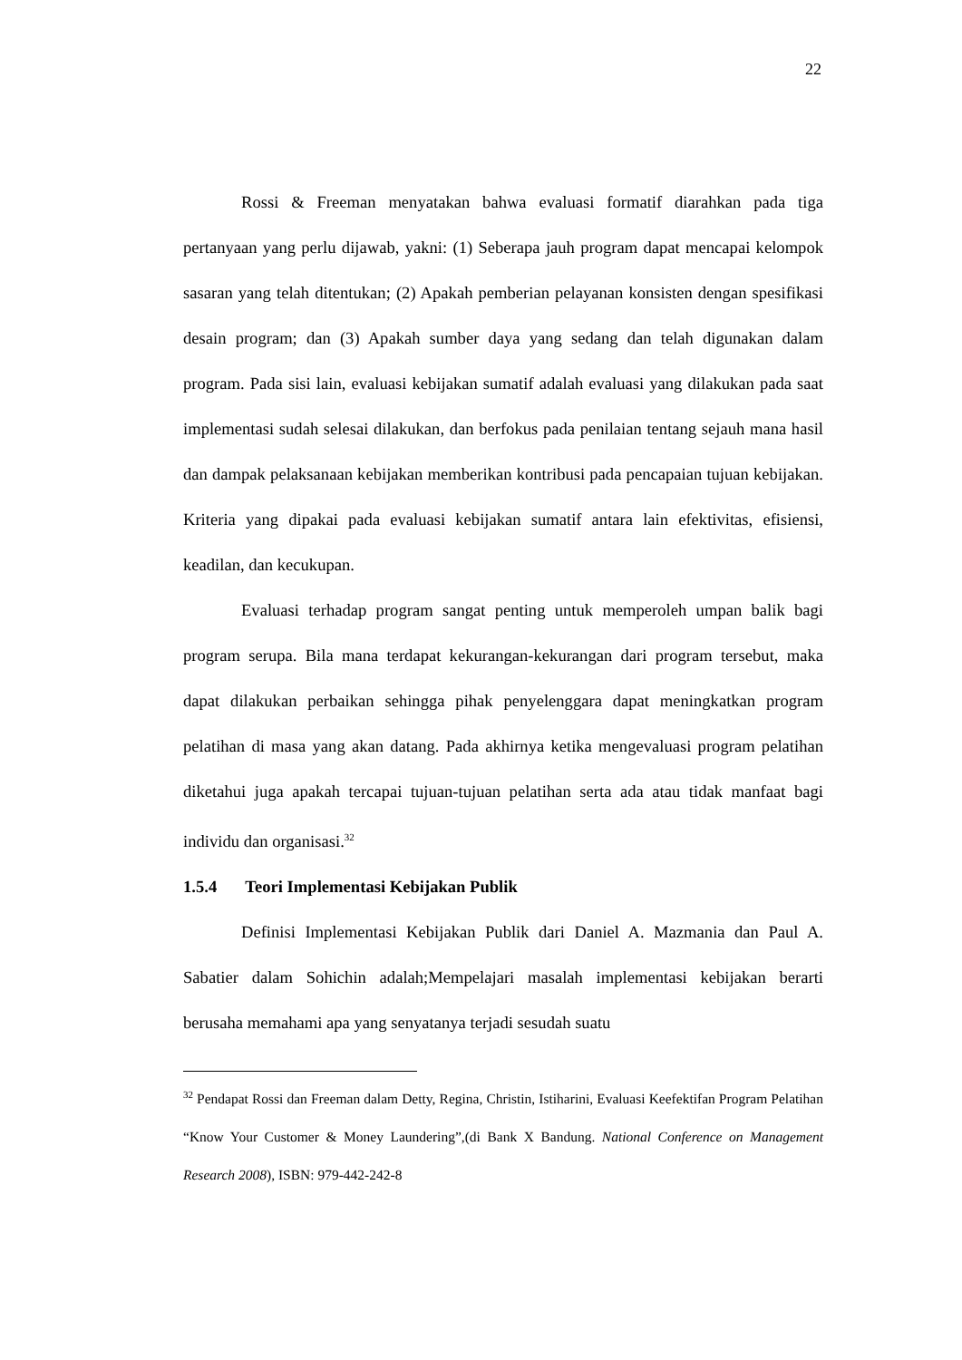22
Rossi & Freeman menyatakan bahwa evaluasi formatif diarahkan pada tiga pertanyaan yang perlu dijawab, yakni: (1) Seberapa jauh program dapat mencapai kelompok sasaran yang telah ditentukan; (2) Apakah pemberian pelayanan konsisten dengan spesifikasi desain program; dan (3) Apakah sumber daya yang sedang dan telah digunakan dalam program. Pada sisi lain, evaluasi kebijakan sumatif adalah evaluasi yang dilakukan pada saat implementasi sudah selesai dilakukan, dan berfokus pada penilaian tentang sejauh mana hasil dan dampak pelaksanaan kebijakan memberikan kontribusi pada pencapaian tujuan kebijakan. Kriteria yang dipakai pada evaluasi kebijakan sumatif antara lain efektivitas, efisiensi, keadilan, dan kecukupan.
Evaluasi terhadap program sangat penting untuk memperoleh umpan balik bagi program serupa. Bila mana terdapat kekurangan-kekurangan dari program tersebut, maka dapat dilakukan perbaikan sehingga pihak penyelenggara dapat meningkatkan program pelatihan di masa yang akan datang. Pada akhirnya ketika mengevaluasi program pelatihan diketahui juga apakah tercapai tujuan-tujuan pelatihan serta ada atau tidak manfaat bagi individu dan organisasi.<sup>32</sup>
1.5.4 Teori Implementasi Kebijakan Publik
Definisi Implementasi Kebijakan Publik dari Daniel A. Mazmania dan Paul A. Sabatier dalam Sohichin adalah;Mempelajari masalah implementasi kebijakan berarti berusaha memahami apa yang senyatanya terjadi sesudah suatu
<sup>32</sup> Pendapat Rossi dan Freeman dalam Detty, Regina, Christin, Istiharini, Evaluasi Keefektifan Program Pelatihan “Know Your Customer & Money Laundering”,(di Bank X Bandung. National Conference on Management Research 2008), ISBN: 979-442-242-8